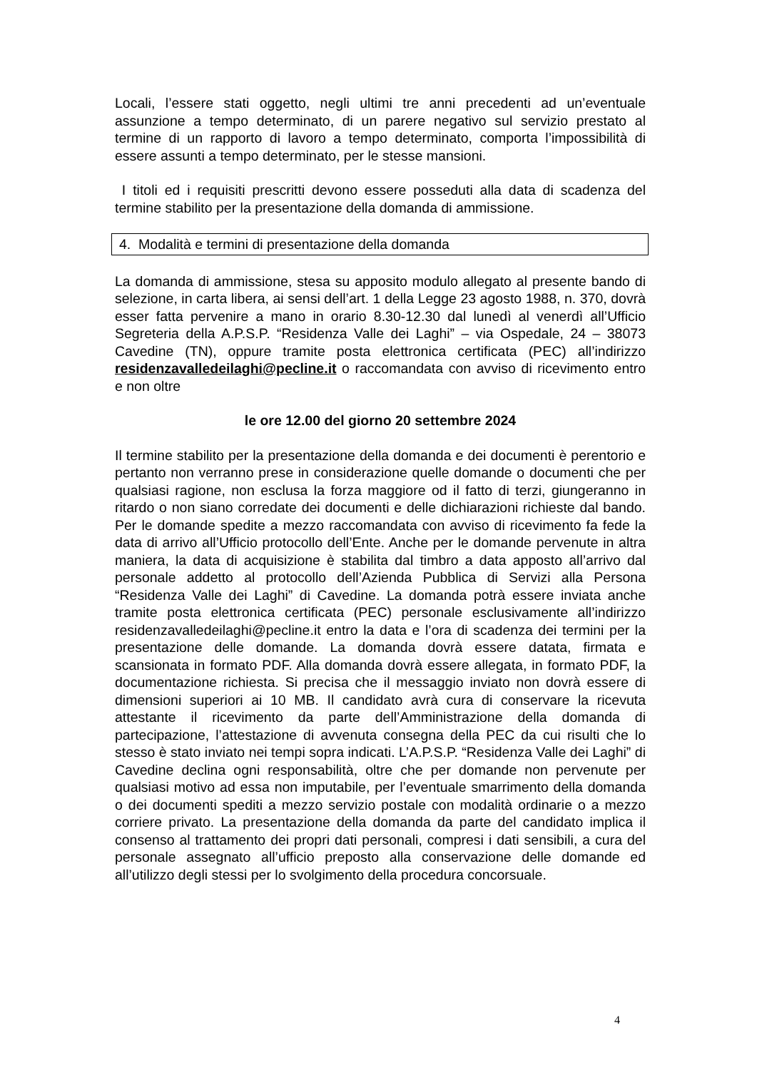Locali, l’essere stati oggetto, negli ultimi tre anni precedenti ad un’eventuale assunzione a tempo determinato, di un parere negativo sul servizio prestato al termine di un rapporto di lavoro a tempo determinato, comporta l’impossibilità di essere assunti a tempo determinato, per le stesse mansioni.
I titoli ed i requisiti prescritti devono essere posseduti alla data di scadenza del termine stabilito per la presentazione della domanda di ammissione.
4. Modalità e termini di presentazione della domanda
La domanda di ammissione, stesa su apposito modulo allegato al presente bando di selezione, in carta libera, ai sensi dell’art. 1 della Legge 23 agosto 1988, n. 370, dovrà esser fatta pervenire a mano in orario 8.30-12.30 dal lunedì al venerdì all’Ufficio Segreteria della A.P.S.P. “Residenza Valle dei Laghi” – via Ospedale, 24 – 38073 Cavedine (TN), oppure tramite posta elettronica certificata (PEC) all’indirizzo residenzavalledeilaghi@pecline.it o raccomandata con avviso di ricevimento entro e non oltre
le ore 12.00 del giorno 20 settembre 2024
Il termine stabilito per la presentazione della domanda e dei documenti è perentorio e pertanto non verranno prese in considerazione quelle domande o documenti che per qualsiasi ragione, non esclusa la forza maggiore od il fatto di terzi, giungeranno in ritardo o non siano corredate dei documenti e delle dichiarazioni richieste dal bando. Per le domande spedite a mezzo raccomandata con avviso di ricevimento fa fede la data di arrivo all’Ufficio protocollo dell’Ente. Anche per le domande pervenute in altra maniera, la data di acquisizione è stabilita dal timbro a data apposto all’arrivo dal personale addetto al protocollo dell’Azienda Pubblica di Servizi alla Persona “Residenza Valle dei Laghi” di Cavedine. La domanda potrà essere inviata anche tramite posta elettronica certificata (PEC) personale esclusivamente all’indirizzo residenzavalledeilaghi@pecline.it entro la data e l’ora di scadenza dei termini per la presentazione delle domande. La domanda dovrà essere datata, firmata e scansionata in formato PDF. Alla domanda dovrà essere allegata, in formato PDF, la documentazione richiesta. Si precisa che il messaggio inviato non dovrà essere di dimensioni superiori ai 10 MB. Il candidato avrà cura di conservare la ricevuta attestante il ricevimento da parte dell’Amministrazione della domanda di partecipazione, l’attestazione di avvenuta consegna della PEC da cui risulti che lo stesso è stato inviato nei tempi sopra indicati. L’A.P.S.P. “Residenza Valle dei Laghi” di Cavedine declina ogni responsabilità, oltre che per domande non pervenute per qualsiasi motivo ad essa non imputabile, per l’eventuale smarrimento della domanda o dei documenti spediti a mezzo servizio postale con modalità ordinarie o a mezzo corriere privato. La presentazione della domanda da parte del candidato implica il consenso al trattamento dei propri dati personali, compresi i dati sensibili, a cura del personale assegnato all’ufficio preposto alla conservazione delle domande ed all’utilizzo degli stessi per lo svolgimento della procedura concorsuale.
4